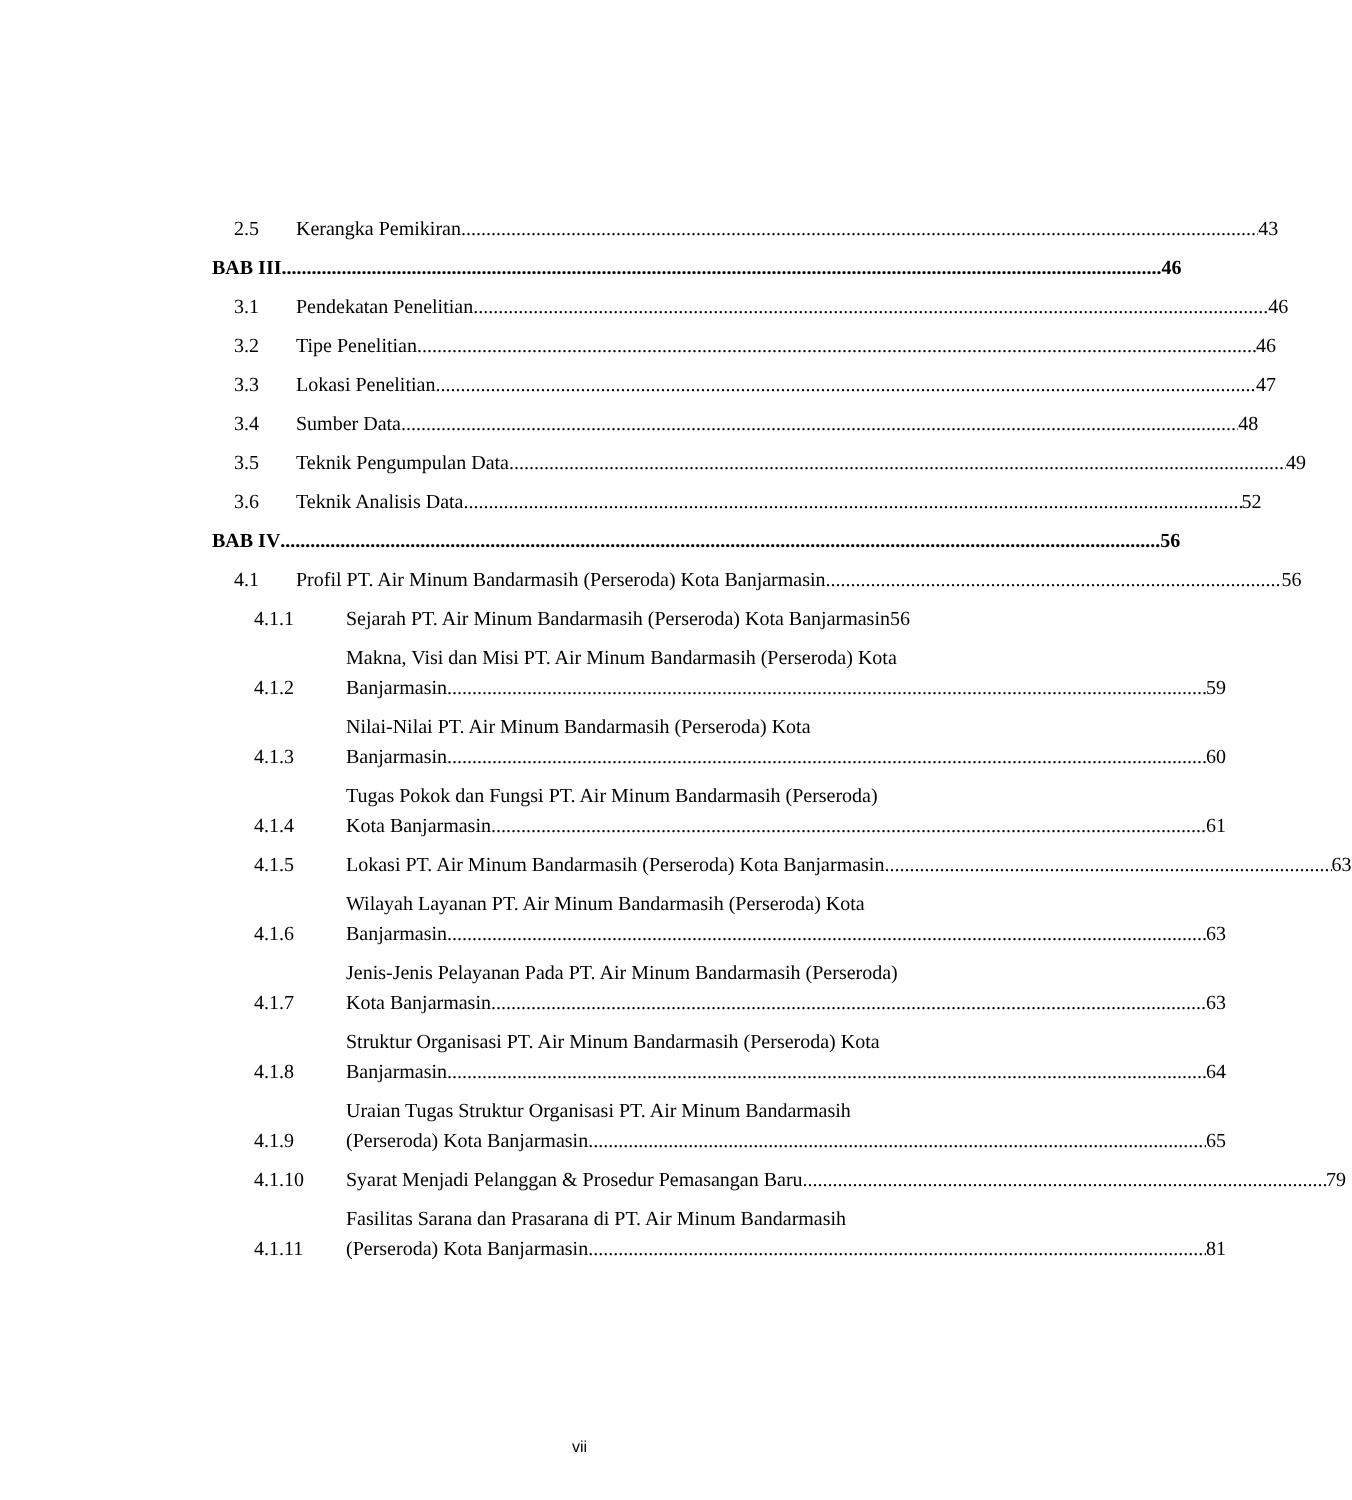2.5
Kerangka Pemikiran 43
BAB III
46
3.1
Pendekatan Penelitian 46
3.2
Tipe Penelitian 46
3.3
Lokasi Penelitian 47
3.4
Sumber Data 48
3.5
Teknik Pengumpulan Data 49
3.6
Teknik Analisis Data 52
BAB IV
56
4.1
Profil PT. Air Minum Bandarmasih (Perseroda) Kota Banjarmasin 56
4.1.1
Sejarah PT. Air Minum Bandarmasih (Perseroda) Kota Banjarmasin 56
4.1.2
Makna, Visi dan Misi PT. Air Minum Bandarmasih (Perseroda) Kota Banjarmasin 59
4.1.3
Nilai-Nilai PT. Air Minum Bandarmasih (Perseroda) Kota Banjarmasin 60
4.1.4
Tugas Pokok dan Fungsi PT. Air Minum Bandarmasih (Perseroda) Kota Banjarmasin 61
4.1.5
Lokasi PT. Air Minum Bandarmasih (Perseroda) Kota Banjarmasin 63
4.1.6
Wilayah Layanan PT. Air Minum Bandarmasih (Perseroda) Kota Banjarmasin 63
4.1.7
Jenis-Jenis Pelayanan Pada PT. Air Minum Bandarmasih (Perseroda) Kota Banjarmasin 63
4.1.8
Struktur Organisasi PT. Air Minum Bandarmasih (Perseroda) Kota Banjarmasin 64
4.1.9
Uraian Tugas Struktur Organisasi PT. Air Minum Bandarmasih (Perseroda) Kota Banjarmasin 65
4.1.10
Syarat Menjadi Pelanggan & Prosedur Pemasangan Baru 79
4.1.11
Fasilitas Sarana dan Prasarana di PT. Air Minum Bandarmasih (Perseroda) Kota Banjarmasin 81
vii